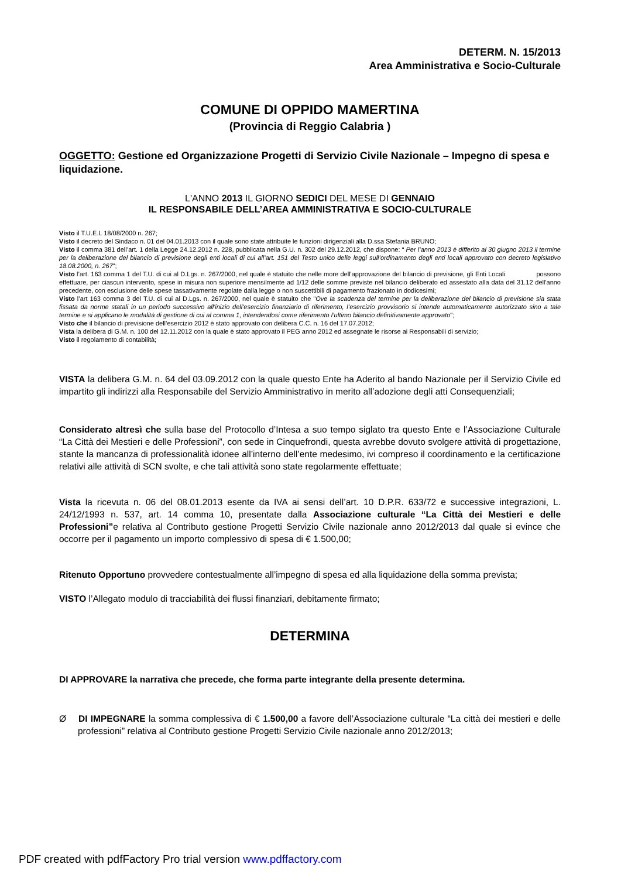DETERM. N. 15/2013
Area Amministrativa e Socio-Culturale
COMUNE DI OPPIDO MAMERTINA
(Provincia di Reggio Calabria )
OGGETTO: Gestione ed Organizzazione Progetti di Servizio Civile Nazionale – Impegno di spesa e liquidazione.
L'ANNO 2013 IL GIORNO SEDICI DEL MESE DI GENNAIO
IL RESPONSABILE DELL’AREA AMMINISTRATIVA E SOCIO-CULTURALE
Visto il T.U.E.L 18/08/2000 n. 267;
Visto il decreto del Sindaco n. 01 del 04.01.2013 con il quale sono state attribuite le funzioni dirigenziali alla D.ssa Stefania BRUNO;
Visto il comma 381 dell’art. 1 della Legge 24.12.2012 n. 228, pubblicata nella G.U. n. 302 del 29.12.2012, che dispone: “ Per l’anno 2013 è differito al 30 giugno 2013 il termine per la deliberazione del bilancio di previsione degli enti locali di cui all’art. 151 del Testo unico delle leggi sull’ordinamento degli enti locali approvato con decreto legislativo 18.08.2000, n. 267”;
Visto l’art. 163 comma 1 del T.U. di cui al D.Lgs. n. 267/2000, nel quale è statuito che nelle more dell'approvazione del bilancio di previsione, gli Enti Locali possono effettuare, per ciascun intervento, spese in misura non superiore mensilmente ad 1/12 delle somme previste nel bilancio deliberato ed assestato alla data del 31.12 dell'anno precedente, con esclusione delle spese tassativamente regolate dalla legge o non suscettibili di pagamento frazionato in dodicesimi;
Visto l’art 163 comma 3 del T.U. di cui al D.Lgs. n. 267/2000, nel quale è statuito che "Ove la scadenza del termine per la deliberazione del bilancio di previsione sia stata fissata da norme statali in un periodo successivo all'inizio dell'esercizio finanziario di riferimento, l’esercizio provvisorio si intende automaticamente autorizzato sino a tale termine e si applicano le modalità di gestione di cui al comma 1, intendendosi come riferimento l’ultimo bilancio definitivamente approvato";
Visto che il bilancio di previsione dell’esercizio 2012 è stato approvato con delibera C.C. n. 16 del 17.07.2012;
Vista la delibera di G.M. n. 100 del 12.11.2012 con la quale è stato approvato il PEG anno 2012 ed assegnate le risorse ai Responsabili di servizio;
Visto il regolamento di contabilità;
VISTA la delibera G.M. n. 64 del 03.09.2012 con la quale questo Ente ha Aderito al bando Nazionale per il Servizio Civile ed impartito gli indirizzi alla Responsabile del Servizio Amministrativo in merito all’adozione degli atti Consequenziali;
Considerato altresì che sulla base del Protocollo d’Intesa a suo tempo siglato tra questo Ente e l’Associazione Culturale “La Città dei Mestieri e delle Professioni”, con sede in Cinquefrondi, questa avrebbe dovuto svolgere attività di progettazione, stante la mancanza di professionalità idonee all’interno dell’ente medesimo, ivi compreso il coordinamento e la certificazione relativi alle attività di SCN svolte, e che tali attività sono state regolarmente effettuate;
Vista la ricevuta n. 06 del 08.01.2013 esente da IVA ai sensi dell’art. 10 D.P.R. 633/72 e successive integrazioni, L. 24/12/1993 n. 537, art. 14 comma 10, presentate dalla Associazione culturale “La Città dei Mestieri e delle Professioni”e relativa al Contributo gestione Progetti Servizio Civile nazionale anno 2012/2013 dal quale si evince che occorre per il pagamento un importo complessivo di spesa di € 1.500,00;
Ritenuto Opportuno provvedere contestualmente all’impegno di spesa ed alla liquidazione della somma prevista;
VISTO l’Allegato modulo di tracciabilità dei flussi finanziari, debitamente firmato;
DETERMINA
DI APPROVARE la narrativa che precede, che forma parte integrante della presente determina.
Ø DI IMPEGNARE la somma complessiva di € 1.500,00 a favore dell’Associazione culturale “La città dei mestieri e delle professioni” relativa al Contributo gestione Progetti Servizio Civile nazionale anno 2012/2013;
PDF created with pdfFactory Pro trial version www.pdffactory.com